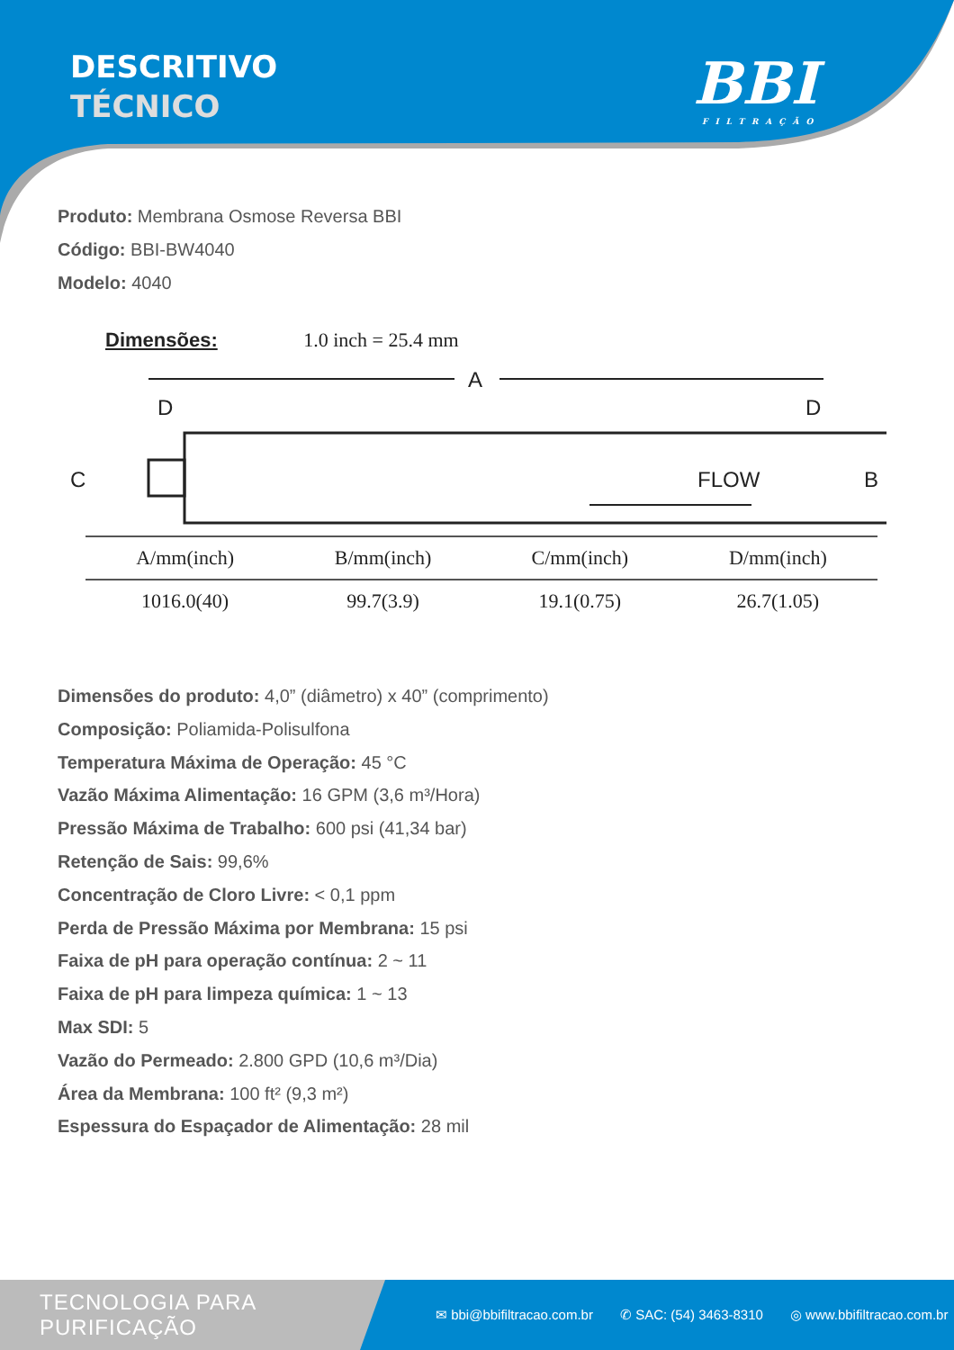DESCRITIVO
TÉCNICO
BBI
FILTRAÇÃO
Produto: Membrana Osmose Reversa BBI
Código: BBI-BW4040
Modelo: 4040
Dimensões: 1.0 inch = 25.4 mm
A
D
D
C
FLOW
B
B
| A/mm(inch) | B/mm(inch) | C/mm(inch) | D/mm(inch) |
| --- | --- | --- | --- |
| 1016.0(40) | 99.7(3.9) | 19.1(0.75) | 26.7(1.05) |
Dimensões do produto: 4,0” (diâmetro) x 40” (comprimento)
Composição: Poliamida-Polisulfona
Temperatura Máxima de Operação: 45 °C
Vazão Máxima Alimentação: 16 GPM (3,6 m³/Hora)
Pressão Máxima de Trabalho: 600 psi (41,34 bar)
Retenção de Sais: 99,6%
Concentração de Cloro Livre: < 0,1 ppm
Perda de Pressão Máxima por Membrana: 15 psi
Faixa de pH para operação contínua: 2 ~ 11
Faixa de pH para limpeza química: 1 ~ 13
Max SDI: 5
Vazão do Permeado: 2.800 GPD (10,6 m³/Dia)
Área da Membrana: 100 ft² (9,3 m²)
Espessura do Espaçador de Alimentação: 28 mil
TECNOLOGIA PARA PURIFICAÇÃO
✉ bbi@bbifiltracao.com.br ✆ SAC: (54) 3463-8310 ◎ www.bbifiltracao.com.br